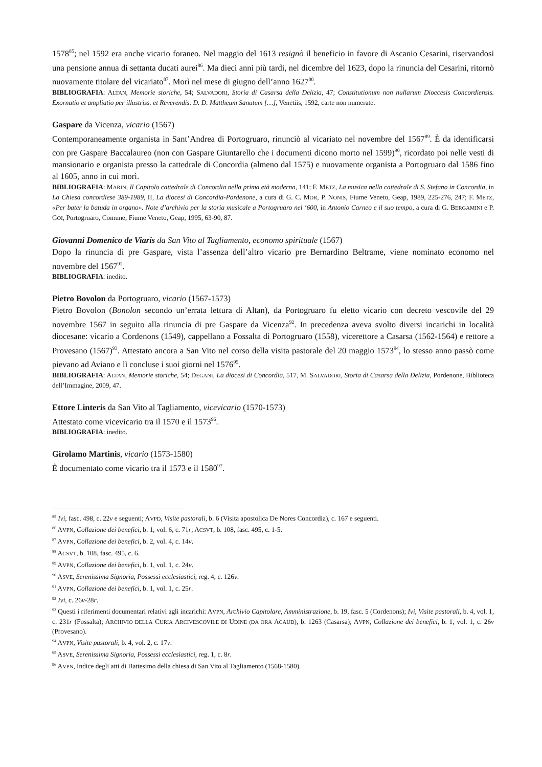1578<sup>85</sup>; nel 1592 era anche vicario foraneo. Nel maggio del 1613 resignò il beneficio in favore di Ascanio Cesarini, riservandosi una pensione annua di settanta ducati aurei<sup>86</sup>. Ma dieci anni più tardi, nel dicembre del 1623, dopo la rinuncia del Cesarini, ritornò nuovamente titolare del vicariato<sup>87</sup>. Morì nel mese di giugno dell’anno 1627<sup>88</sup>.
BIBLIOGRAFIA: ALTAN, Memorie storiche, 54; SALVADORI, Storia di Casarsa della Delizia, 47; Constitutionum non nullarum Dioecesis Concordiensis. Exornatio et ampliatio per illustriss. et Reverendis. D. D. Mattheum Sanutum […], Venetiis, 1592, carte non numerate.
Gaspare da Vicenza, vicario (1567)
Contemporaneamente organista in Sant’Andrea di Portogruaro, rinunciò al vicariato nel novembre del 1567<sup>89</sup>. È da identificarsi con pre Gaspare Baccalaureo (non con Gaspare Giuntarello che i documenti dicono morto nel 1599)<sup>90</sup>, ricordato poi nelle vesti di mansionario e organista presso la cattedrale di Concordia (almeno dal 1575) e nuovamente organista a Portogruaro dal 1586 fino al 1605, anno in cui morì.
BIBLIOGRAFIA: MARIN, Il Capitolo cattedrale di Concordia nella prima età moderna, 141; F. METZ, La musica nella cattedrale di S. Stefano in Concordia, in La Chiesa concordiese 389-1989, II, La diocesi di Concordia-Pordenone, a cura di G. C. MOR, P. NONIS, Fiume Veneto, Geap, 1989, 225-276, 247; F. METZ, «Per bater la batuda in organo». Note d’archivio per la storia musicale a Portogruaro nel ‘600, in Antonio Carneo e il suo tempo, a cura di G. BERGAMINI e P. GOI, Portogruaro, Comune; Fiume Veneto, Geap, 1995, 63-90, 87.
Giovanni Domenico de Viaris da San Vito al Tagliamento, economo spirituale (1567)
Dopo la rinuncia di pre Gaspare, vista l’assenza dell’altro vicario pre Bernardino Beltrame, viene nominato economo nel novembre del 1567<sup>91</sup>.
BIBLIOGRAFIA: inedito.
Pietro Bovolon da Portogruaro, vicario (1567-1573)
Pietro Bovolon (Bonolon secondo un’errata lettura di Altan), da Portogruaro fu eletto vicario con decreto vescovile del 29 novembre 1567 in seguito alla rinuncia di pre Gaspare da Vicenza<sup>92</sup>. In precedenza aveva svolto diversi incarichi in località diocesane: vicario a Cordenons (1549), cappellano a Fossalta di Portogruaro (1558), vicerettore a Casarsa (1562-1564) e rettore a Provesano (1567)<sup>93</sup>. Attestato ancora a San Vito nel corso della visita pastorale del 20 maggio 1573<sup>94</sup>, lo stesso anno passò come pievano ad Aviano e lì concluse i suoi giorni nel 1576<sup>95</sup>.
BIBLIOGRAFIA: ALTAN, Memorie storiche, 54; DEGANI, La diocesi di Concordia, 517, M. SALVADORI, Storia di Casarsa della Delizia, Pordenone, Biblioteca dell’Immagine, 2009, 47.
Ettore Linteris da San Vito al Tagliamento, vicevicario (1570-1573)
Attestato come vicevicario tra il 1570 e il 1573<sup>96</sup>.
BIBLIOGRAFIA: inedito.
Girolamo Martinis, vicario (1573-1580)
È documentato come vicario tra il 1573 e il 1580<sup>97</sup>.
<sup>85</sup> Ivi, fasc. 498, c. 22v e seguenti; AVPD, Visite pastorali, b. 6 (Visita apostolica De Nores Concordia), c. 167 e seguenti.
<sup>86</sup> AVPN, Collazione dei benefici, b. 1, vol. 6, c. 71r; ACSVT, b. 108, fasc. 495, c. 1-5.
<sup>87</sup> AVPN, Collazione dei benefici, b. 2, vol. 4, c. 14v.
<sup>88</sup> ACSVT, b. 108, fasc. 495, c. 6.
<sup>89</sup> AVPN, Collazione dei benefici, b. 1, vol. 1, c. 24v.
<sup>90</sup> ASVE, Serenissima Signoria, Possessi ecclesiastici, reg. 4, c. 126v.
<sup>91</sup> AVPN, Collazione dei benefici, b. 1, vol. 1, c. 25r.
<sup>92</sup> Ivi, c. 26v-28r.
<sup>93</sup> Questi i riferimenti documentari relativi agli incarichi: AVPN, Archivio Capitolare, Amministrazione, b. 19, fasc. 5 (Cordenons); Ivi, Visite pastorali, b. 4, vol. 1, c. 231r (Fossalta); ARCHIVIO DELLA CURIA ARCIVESCOVILE DI UDINE (DA ORA ACAUD), b. 1263 (Casarsa); AVPN, Collazione dei benefici, b. 1, vol. 1, c. 26v (Provesano).
<sup>94</sup> AVPN, Visite pastorali, b. 4, vol. 2, c. 17v.
<sup>95</sup> ASVE, Serenissima Signoria, Possessi ecclesiastici, reg. 1, c. 8r.
<sup>96</sup> AVPN, Indice degli atti di Battesimo della chiesa di San Vito al Tagliamento (1568-1580).